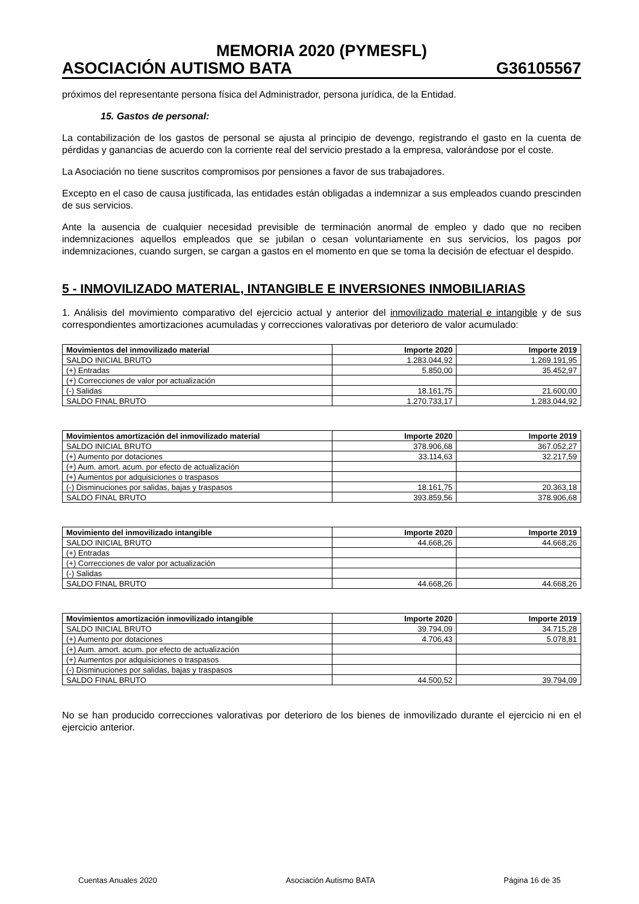MEMORIA 2020 (PYMESFL)
ASOCIACIÓN AUTISMO BATA G36105567
próximos del representante persona física del Administrador, persona jurídica, de la Entidad.
15. Gastos de personal:
La contabilización de los gastos de personal se ajusta al principio de devengo, registrando el gasto en la cuenta de pérdidas y ganancias de acuerdo con la corriente real del servicio prestado a la empresa, valorándose por el coste.
La Asociación no tiene suscritos compromisos por pensiones a favor de sus trabajadores.
Excepto en el caso de causa justificada, las entidades están obligadas a indemnizar a sus empleados cuando prescinden de sus servicios.
Ante la ausencia de cualquier necesidad previsible de terminación anormal de empleo y dado que no reciben indemnizaciones aquellos empleados que se jubilan o cesan voluntariamente en sus servicios, los pagos por indemnizaciones, cuando surgen, se cargan a gastos en el momento en que se toma la decisión de efectuar el despido.
5 - INMOVILIZADO MATERIAL, INTANGIBLE E INVERSIONES INMOBILIARIAS
1. Análisis del movimiento comparativo del ejercicio actual y anterior del inmovilizado material e intangible y de sus correspondientes amortizaciones acumuladas y correcciones valorativas por deterioro de valor acumulado:
| Movimientos del inmovilizado material | Importe 2020 | Importe 2019 |
| --- | --- | --- |
| SALDO INICIAL BRUTO | 1.283.044,92 | 1.269.191,95 |
| (+) Entradas | 5.850,00 | 35.452,97 |
| (+) Correcciones de valor por actualización | | |
| (-) Salidas | 18.161,75 | 21.600,00 |
| SALDO FINAL BRUTO | 1.270.733,17 | 1.283.044,92 |
| Movimientos amortización del inmovilizado material | Importe 2020 | Importe 2019 |
| --- | --- | --- |
| SALDO INICIAL BRUTO | 378.906,68 | 367.052,27 |
| (+) Aumento por dotaciones | 33.114,63 | 32.217,59 |
| (+) Aum. amort. acum. por efecto de actualización | | |
| (+) Aumentos por adquisiciones o traspasos | | |
| (-) Disminuciones por salidas, bajas y traspasos | 18.161,75 | 20.363,18 |
| SALDO FINAL BRUTO | 393.859,56 | 378.906,68 |
| Movimiento del inmovilizado intangible | Importe 2020 | Importe 2019 |
| --- | --- | --- |
| SALDO INICIAL BRUTO | 44.668,26 | 44.668,26 |
| (+) Entradas | | |
| (+) Correcciones de valor por actualización | | |
| (-) Salidas | | |
| SALDO FINAL BRUTO | 44.668,26 | 44.668,26 |
| Movimientos amortización inmovilizado intangible | Importe 2020 | Importe 2019 |
| --- | --- | --- |
| SALDO INICIAL BRUTO | 39.794,09 | 34.715,28 |
| (+) Aumento por dotaciones | 4.706,43 | 5.078,81 |
| (+) Aum. amort. acum. por efecto de actualización | | |
| (+) Aumentos por adquisiciones o traspasos | | |
| (-) Disminuciones por salidas, bajas y traspasos | | |
| SALDO FINAL BRUTO | 44.500,52 | 39.794,09 |
No se han producido correcciones valorativas por deterioro de los bienes de inmovilizado durante el ejercicio ni en el ejercicio anterior.
Cuentas Anuales 2020 Asociación Autismo BATA Página 16 de 35